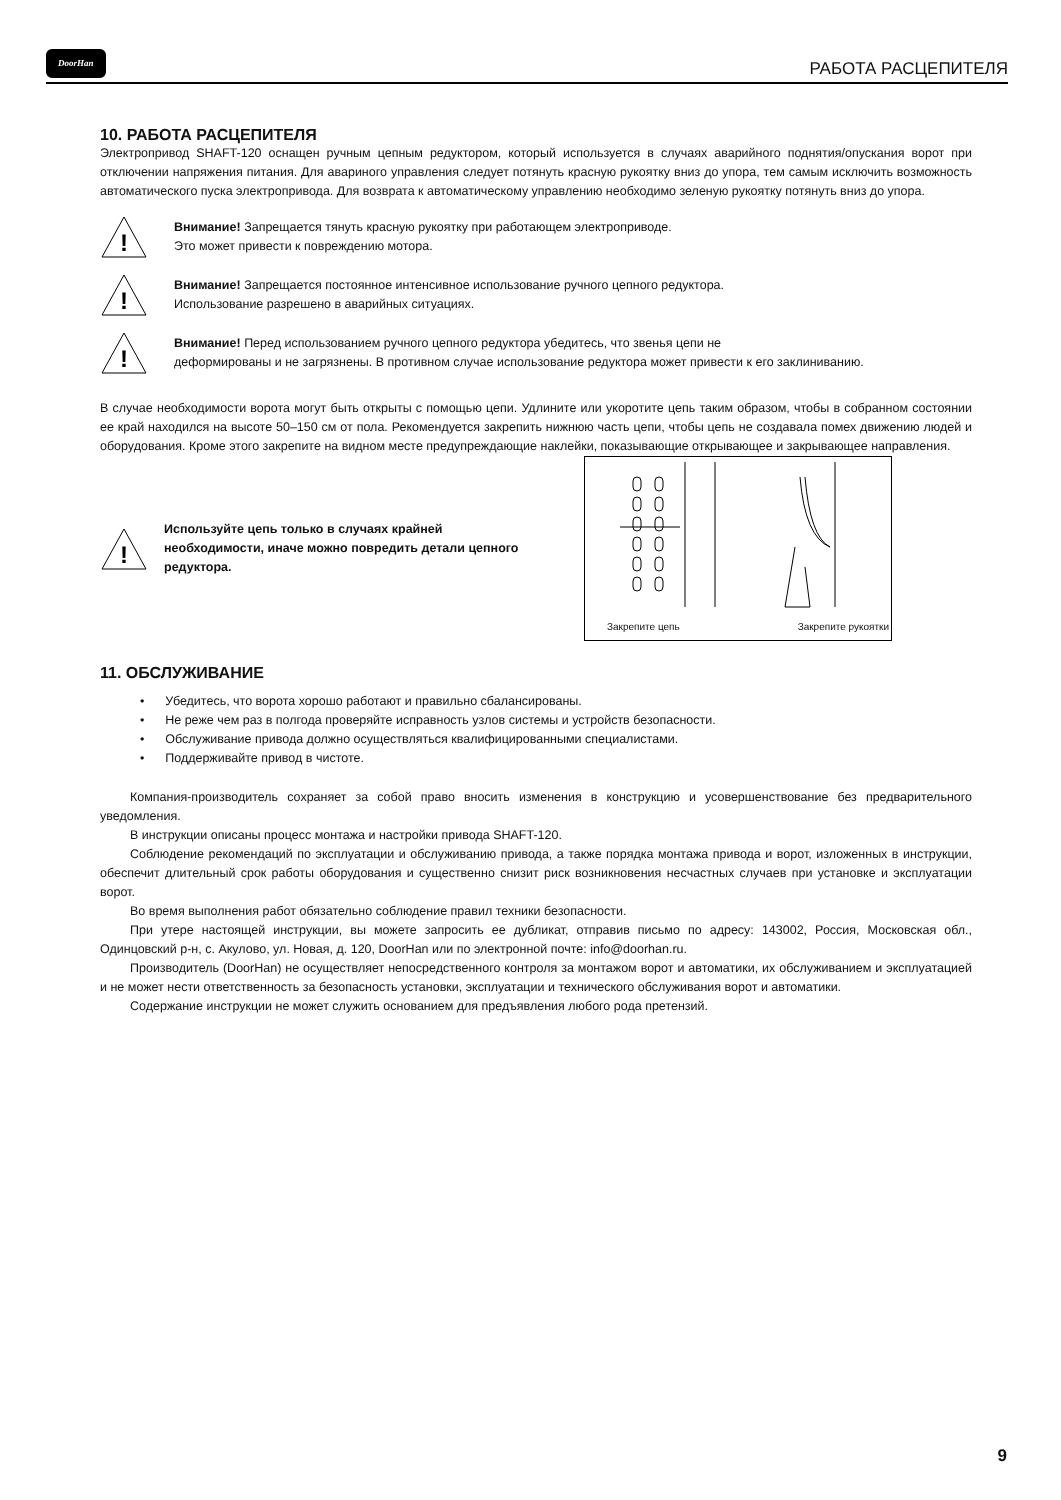DoorHan РАБОТА РАСЦЕПИТЕЛЯ
10. РАБОТА РАСЦЕПИТЕЛЯ
Электропривод SHAFT-120 оснащен ручным цепным редуктором, который используется в случаях аварийного поднятия/опускания ворот при отключении напряжения питания. Для авариного управления следует потянуть красную рукоятку вниз до упора, тем самым исключить возможность автоматического пуска электропривода. Для возврата к автоматическому управлению необходимо зеленую рукоятку потянуть вниз до упора.
!
Внимание! Запрещается тянуть красную рукоятку при работающем электроприводе.
Это может привести к повреждению мотора.
!
Внимание! Запрещается постоянное интенсивное использование ручного цепного редуктора.
Использование разрешено в аварийных ситуациях.
!
Внимание! Перед использованием ручного цепного редуктора убедитесь, что звенья цепи не
деформированы и не загрязнены. В противном случае использование редуктора может привести к его заклиниванию.
В случае необходимости ворота могут быть открыты с помощью цепи. Удлините или укоротите цепь таким образом, чтобы в собранном состоянии ее край находился на высоте 50–150 см от пола. Рекомендуется закрепить нижнюю часть цепи, чтобы цепь не создавала помех движению людей и оборудования. Кроме этого закрепите на видном месте предупреждающие наклейки, показывающие открывающее и закрывающее направления.
!
Используйте цепь только в случаях крайней необходимости, иначе можно повредить детали цепного редуктора.
Закрепите цепь Закрепите рукоятки
11. ОБСЛУЖИВАНИЕ
• Убедитесь, что ворота хорошо работают и правильно сбалансированы.
• Не реже чем раз в полгода проверяйте исправность узлов системы и устройств безопасности.
• Обслуживание привода должно осуществляться квалифицированными специалистами.
• Поддерживайте привод в чистоте.
Компания-производитель сохраняет за собой право вносить изменения в конструкцию и усовершенствование без предварительного уведомления.
В инструкции описаны процесс монтажа и настройки привода SHAFT-120.
Соблюдение рекомендаций по эксплуатации и обслуживанию привода, а также порядка монтажа привода и ворот, изложенных в инструкции, обеспечит длительный срок работы оборудования и существенно снизит риск возникновения несчастных случаев при установке и эксплуатации ворот.
Во время выполнения работ обязательно соблюдение правил техники безопасности.
При утере настоящей инструкции, вы можете запросить ее дубликат, отправив письмо по адресу: 143002, Россия, Московская обл., Одинцовский р-н, с. Акулово, ул. Новая, д. 120, DoorHan или по электронной почте: info@doorhan.ru.
Производитель (DoorHan) не осуществляет непосредственного контроля за монтажом ворот и автоматики, их обслуживанием и эксплуатацией и не может нести ответственность за безопасность установки, эксплуатации и технического обслуживания ворот и автоматики.
Содержание инструкции не может служить основанием для предъявления любого рода претензий.
9